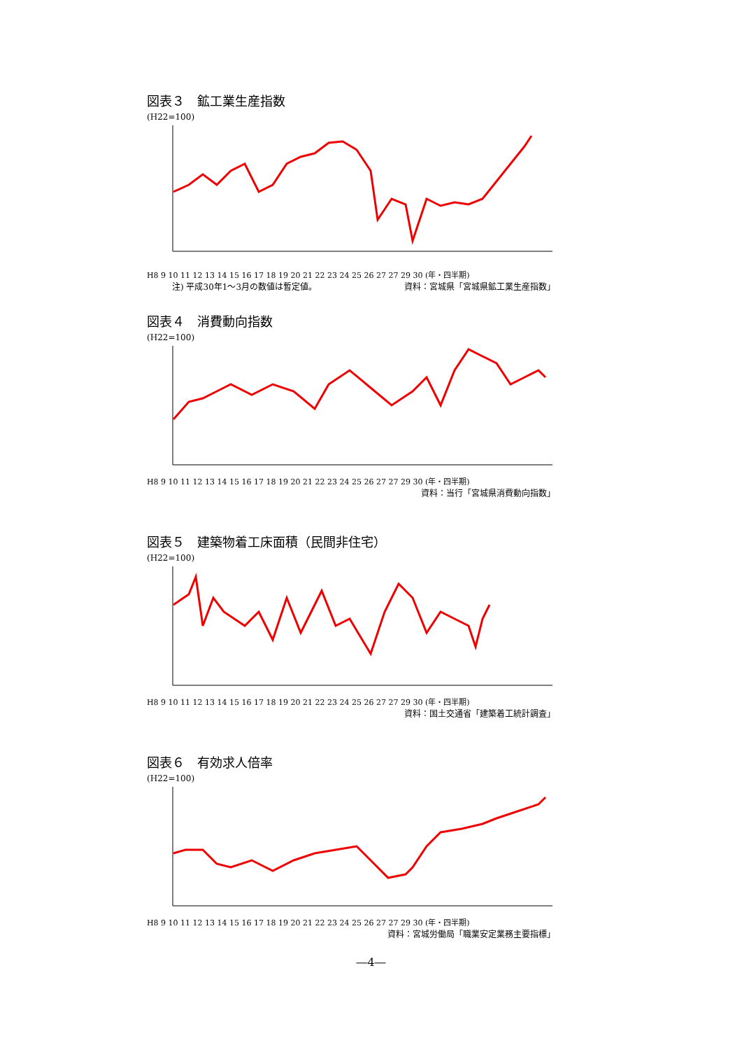図表３　鉱工業生産指数
(H22=100)
H8 9 10 11 12 13 14 15 16 17 18 19 20 21 22 23 24 25 26 27 27 29 30 (年・四半期)
注) 平成30年1～3月の数値は暫定値。 資料：宮城県「宮城県鉱工業生産指数」
図表４　消費動向指数
(H22=100)
H8 9 10 11 12 13 14 15 16 17 18 19 20 21 22 23 24 25 26 27 27 29 30 (年・四半期)
資料：当行「宮城県消費動向指数」
図表５　建築物着工床面積（民間非住宅）
(H22=100)
H8 9 10 11 12 13 14 15 16 17 18 19 20 21 22 23 24 25 26 27 27 29 30 (年・四半期)
資料：国土交通省「建築着工統計調査」
図表６　有効求人倍率
(H22=100)
H8 9 10 11 12 13 14 15 16 17 18 19 20 21 22 23 24 25 26 27 27 29 30 (年・四半期)
資料：宮城労働局「職業安定業務主要指標」
―4―